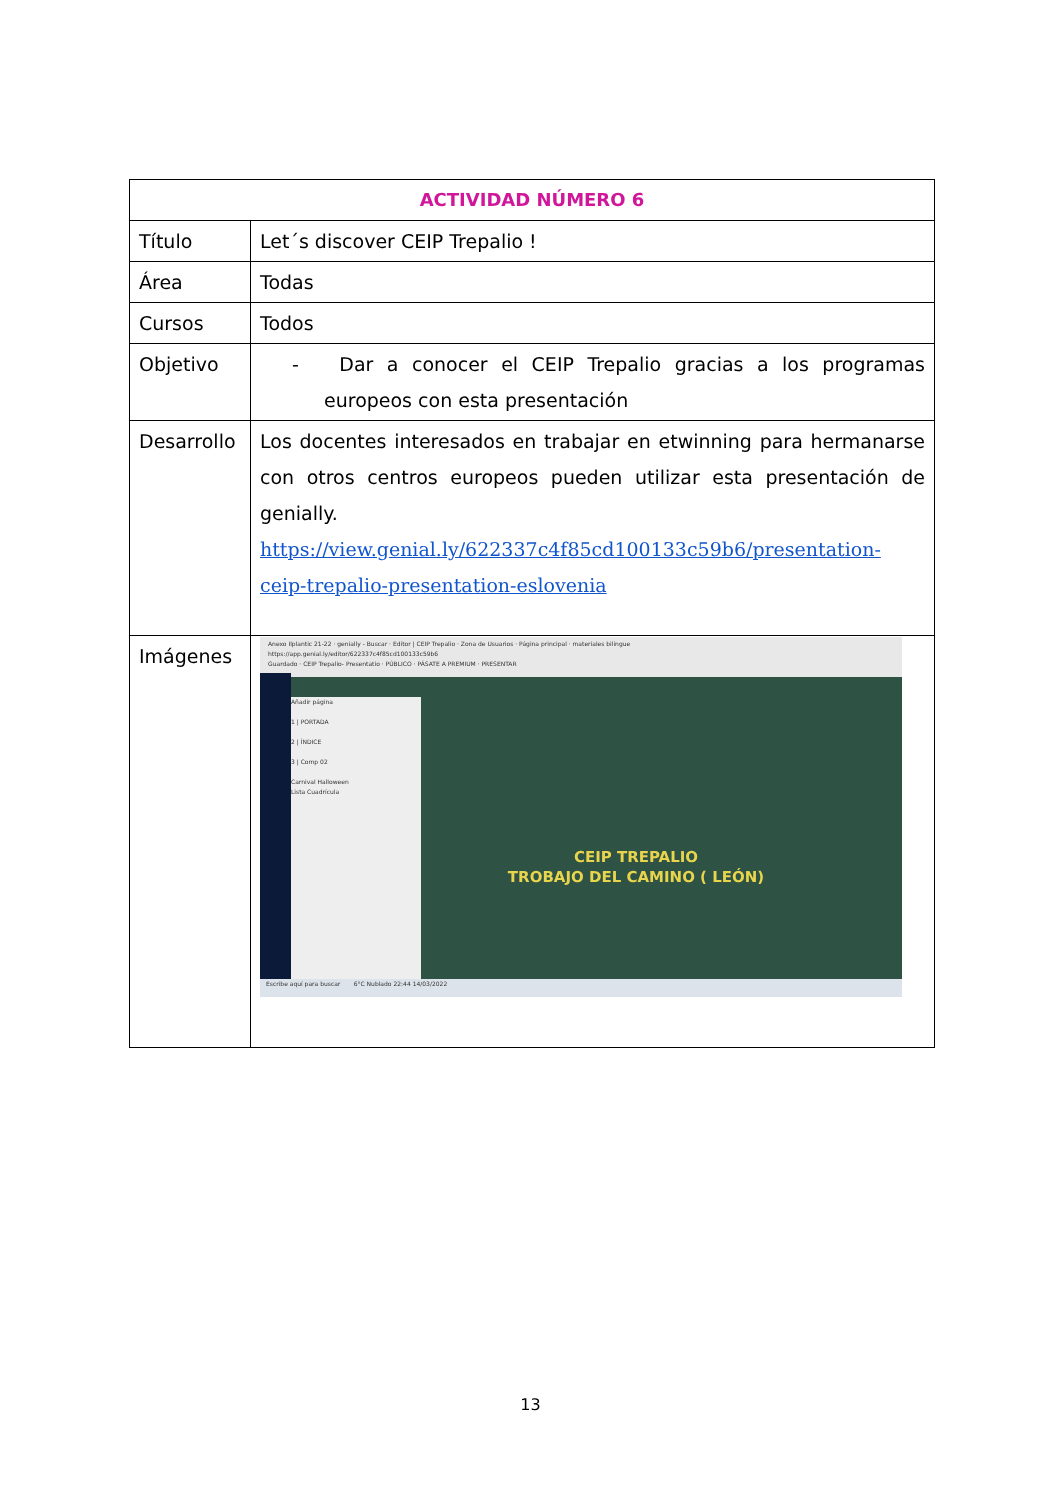| ACTIVIDAD NÚMERO 6 | |
| --- | --- |
| Título | Let´s discover CEIP Trepalio ! |
| Área | Todas |
| Cursos | Todos |
| Objetivo | - Dar a conocer el CEIP Trepalio gracias a los programas europeos con esta presentación |
| Desarrollo | Los docentes interesados en trabajar en etwinning para hermanarse con otros centros europeos pueden utilizar esta presentación de genially. https://view.genial.ly/622337c4f85cd100133c59b6/presentation-ceip-trepalio-presentation-eslovenia |
| Imágenes | Anexo Ilplantic 21-22 · genially - Buscar · Editor / CEIP Trepalio · Zona de Usuarios · Página principal · materiales bilingue https://app.genial.ly/editor/622337c4f85cd100133c59b6 Guardado · CEIP Trepalio- Presentatio · PÚBLICO · PÁSATE A PREMIUM · PRESENTAR Añadir página 1 / PORTADA 2 / ÍNDICE 3 / Comp 02 Carnival Halloween Lista Cuadrícula CEIP TREPALIO TROBAJO DEL CAMINO ( LEÓN) Escribe aquí para buscar 6°C Nublado 22:44 14/03/2022 |
13